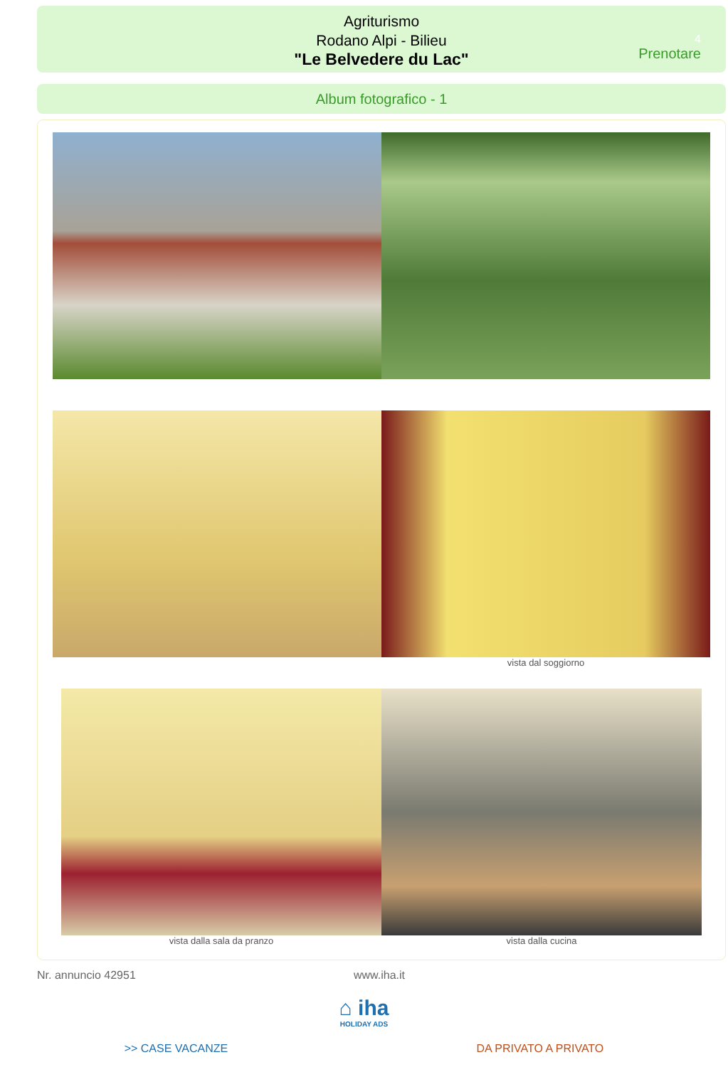Agriturismo
Rodano Alpi - Bilieu
"Le Belvedere du Lac"
4
Prenotare
Album fotografico - 1
vista dal soggiorno
vista dalla sala da pranzo vista dalla cucina
Nr. annuncio 42951 www.iha.it
⌂ iha
HOLIDAY ADS
>> CASE VACANZE DA PRIVATO A PRIVATO